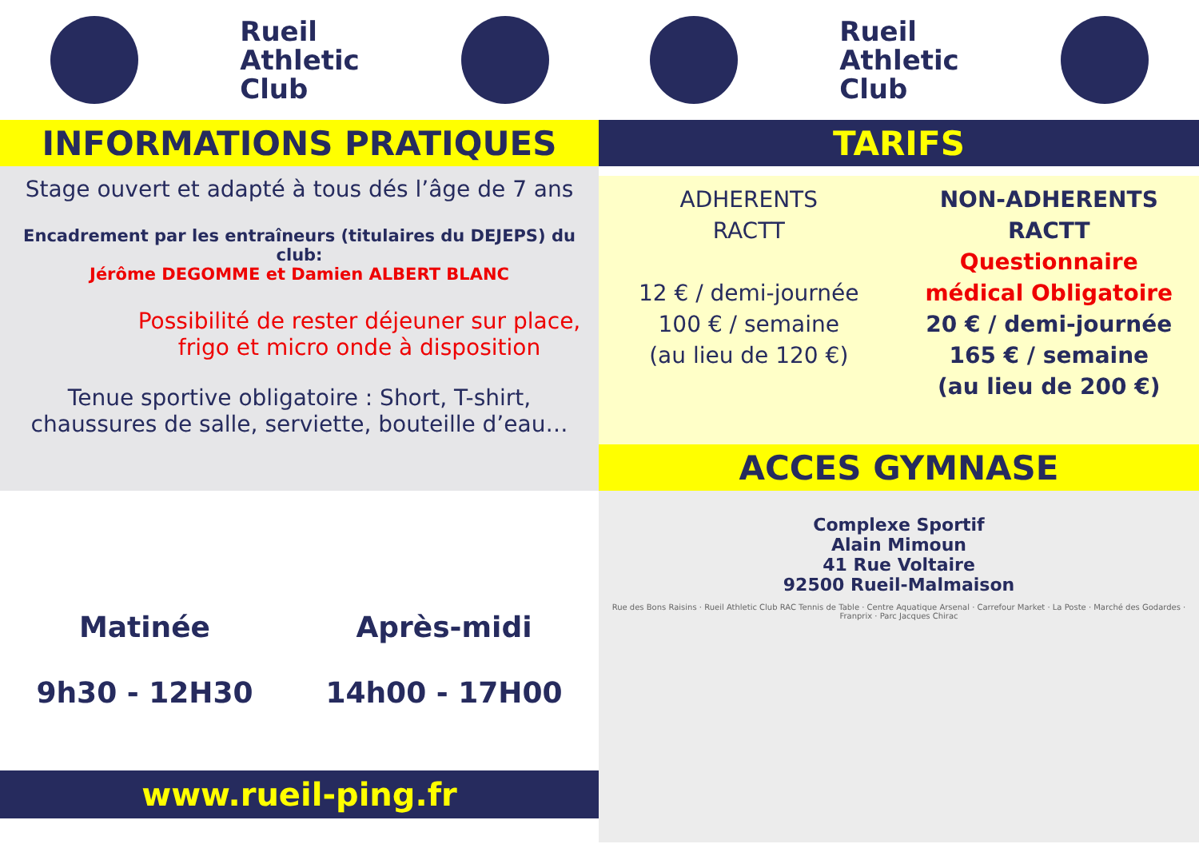Rueil
Athletic
Club
Rueil
Athletic
Club
INFORMATIONS PRATIQUES
Stage ouvert et adapté à tous dés l’âge de 7 ans
Encadrement par les entraîneurs (titulaires du DEJEPS) du club:
Jérôme DEGOMME et Damien ALBERT BLANC
Possibilité de rester déjeuner sur place,
frigo et micro onde à disposition
Tenue sportive obligatoire : Short, T-shirt,
chaussures de salle, serviette, bouteille d’eau…
Matinée
9h30 - 12H30
Après-midi
14h00 - 17H00
www.rueil-ping.fr
TARIFS
ADHERENTS
RACTT
12 € / demi-journée
100 € / semaine
(au lieu de 120 €)
NON-ADHERENTS
RACTT
Questionnaire
médical Obligatoire
20 € / demi-journée
165 € / semaine
(au lieu de 200 €)
ACCES GYMNASE
Complexe Sportif
Alain Mimoun
41 Rue Voltaire
92500 Rueil-Malmaison
Rue des Bons Raisins · Rueil Athletic Club RAC Tennis de Table · Centre Aquatique Arsenal · Carrefour Market · La Poste · Marché des Godardes · Franprix · Parc Jacques Chirac